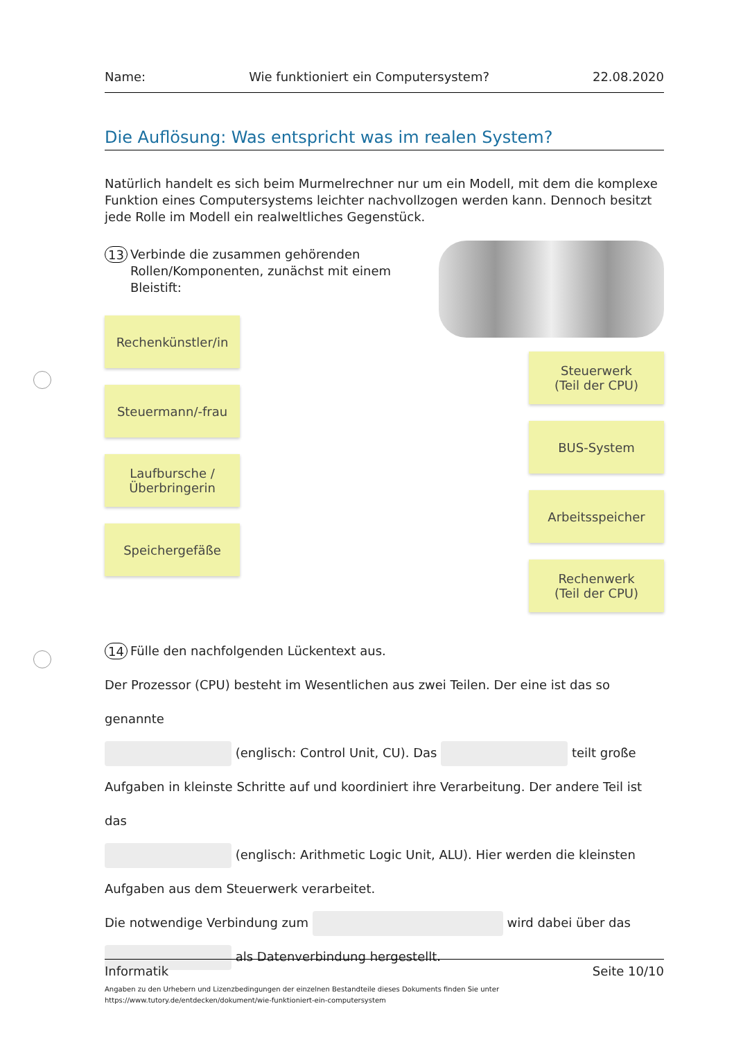Name: Wie funktioniert ein Computersystem? 22.08.2020
Die Auflösung: Was entspricht was im realen System?
Natürlich handelt es sich beim Murmelrechner nur um ein Modell, mit dem die komplexe Funktion eines Computersystems leichter nachvollzogen werden kann. Dennoch besitzt jede Rolle im Modell ein realweltliches Gegenstück.
13 Verbinde die zusammen gehörenden Rollen/Komponenten, zunächst mit einem Bleistift:
Rechenkünstler/in
Steuermann/-frau
Laufbursche /
Überbringerin
Speichergefäße
Steuerwerk
(Teil der CPU)
BUS-System
Arbeitsspeicher
Rechenwerk
(Teil der CPU)
14 Fülle den nachfolgenden Lückentext aus.
Der Prozessor (CPU) besteht im Wesentlichen aus zwei Teilen. Der eine ist das so genannte
(englisch: Control Unit, CU). Das teilt große
Aufgaben in kleinste Schritte auf und koordiniert ihre Verarbeitung. Der andere Teil ist das
(englisch: Arithmetic Logic Unit, ALU). Hier werden die kleinsten
Aufgaben aus dem Steuerwerk verarbeitet.
Die notwendige Verbindung zum wird dabei über das
als Datenverbindung hergestellt.
Informatik Seite 10/10
Angaben zu den Urhebern und Lizenzbedingungen der einzelnen Bestandteile dieses Dokuments finden Sie unter
https://www.tutory.de/entdecken/dokument/wie-funktioniert-ein-computersystem